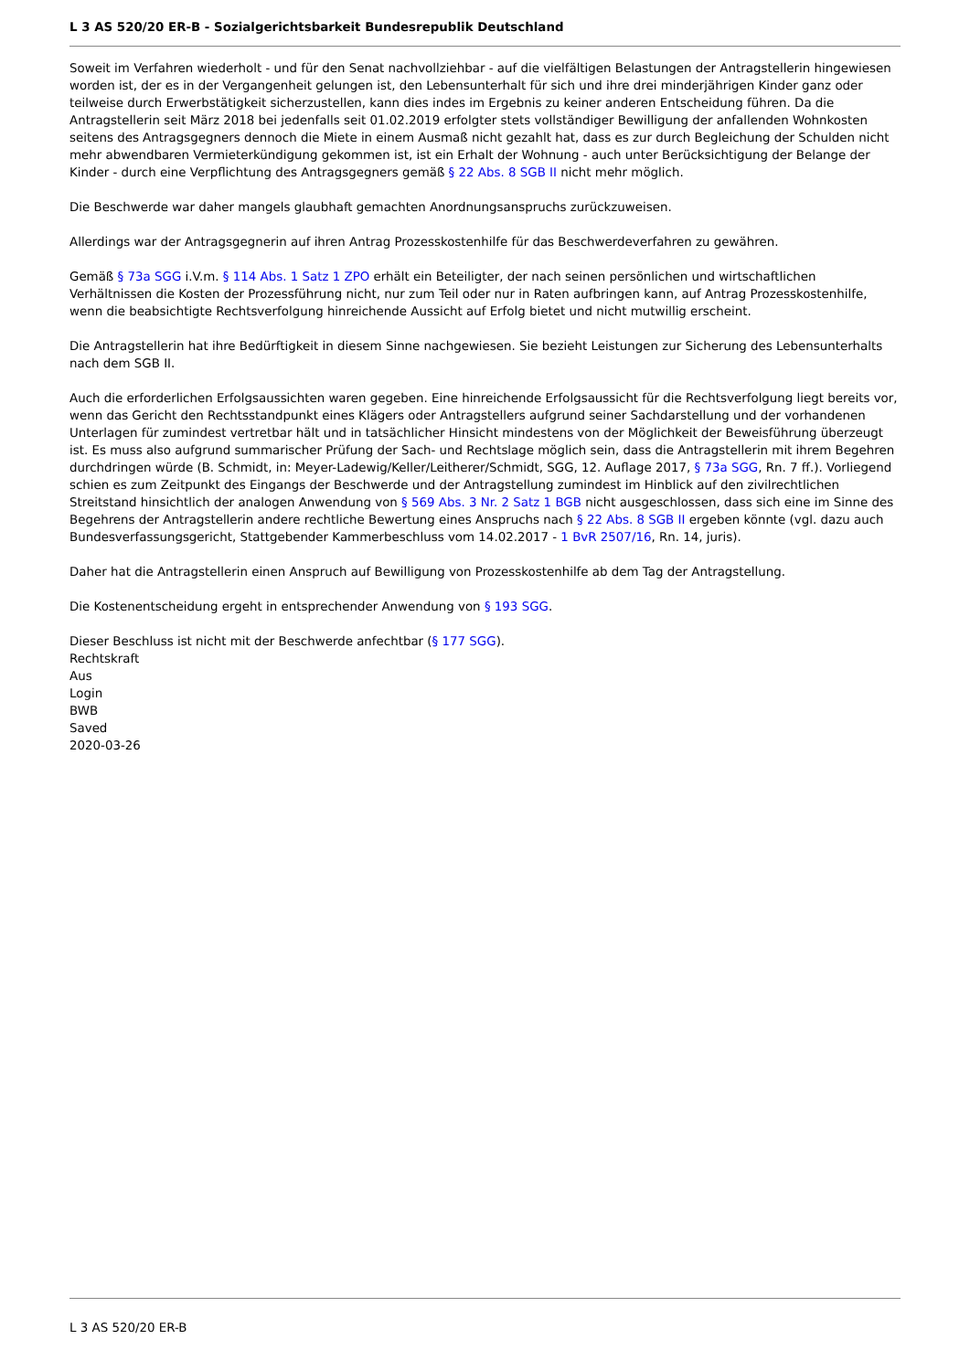L 3 AS 520/20 ER-B - Sozialgerichtsbarkeit Bundesrepublik Deutschland
Soweit im Verfahren wiederholt - und für den Senat nachvollziehbar - auf die vielfältigen Belastungen der Antragstellerin hingewiesen worden ist, der es in der Vergangenheit gelungen ist, den Lebensunterhalt für sich und ihre drei minderjährigen Kinder ganz oder teilweise durch Erwerbstätigkeit sicherzustellen, kann dies indes im Ergebnis zu keiner anderen Entscheidung führen. Da die Antragstellerin seit März 2018 bei jedenfalls seit 01.02.2019 erfolgter stets vollständiger Bewilligung der anfallenden Wohnkosten seitens des Antragsgegners dennoch die Miete in einem Ausmaß nicht gezahlt hat, dass es zur durch Begleichung der Schulden nicht mehr abwendbaren Vermieterkündigung gekommen ist, ist ein Erhalt der Wohnung - auch unter Berücksichtigung der Belange der Kinder - durch eine Verpflichtung des Antragsgegners gemäß § 22 Abs. 8 SGB II nicht mehr möglich.
Die Beschwerde war daher mangels glaubhaft gemachten Anordnungsanspruchs zurückzuweisen.
Allerdings war der Antragsgegnerin auf ihren Antrag Prozesskostenhilfe für das Beschwerdeverfahren zu gewähren.
Gemäß § 73a SGG i.V.m. § 114 Abs. 1 Satz 1 ZPO erhält ein Beteiligter, der nach seinen persönlichen und wirtschaftlichen Verhältnissen die Kosten der Prozessführung nicht, nur zum Teil oder nur in Raten aufbringen kann, auf Antrag Prozesskostenhilfe, wenn die beabsichtigte Rechtsverfolgung hinreichende Aussicht auf Erfolg bietet und nicht mutwillig erscheint.
Die Antragstellerin hat ihre Bedürftigkeit in diesem Sinne nachgewiesen. Sie bezieht Leistungen zur Sicherung des Lebensunterhalts nach dem SGB II.
Auch die erforderlichen Erfolgsaussichten waren gegeben. Eine hinreichende Erfolgsaussicht für die Rechtsverfolgung liegt bereits vor, wenn das Gericht den Rechtsstandpunkt eines Klägers oder Antragstellers aufgrund seiner Sachdarstellung und der vorhandenen Unterlagen für zumindest vertretbar hält und in tatsächlicher Hinsicht mindestens von der Möglichkeit der Beweisführung überzeugt ist. Es muss also aufgrund summarischer Prüfung der Sach- und Rechtslage möglich sein, dass die Antragstellerin mit ihrem Begehren durchdringen würde (B. Schmidt, in: Meyer-Ladewig/Keller/Leitherer/Schmidt, SGG, 12. Auflage 2017, § 73a SGG, Rn. 7 ff.). Vorliegend schien es zum Zeitpunkt des Eingangs der Beschwerde und der Antragstellung zumindest im Hinblick auf den zivilrechtlichen Streitstand hinsichtlich der analogen Anwendung von § 569 Abs. 3 Nr. 2 Satz 1 BGB nicht ausgeschlossen, dass sich eine im Sinne des Begehrens der Antragstellerin andere rechtliche Bewertung eines Anspruchs nach § 22 Abs. 8 SGB II ergeben könnte (vgl. dazu auch Bundesverfassungsgericht, Stattgebender Kammerbeschluss vom 14.02.2017 - 1 BvR 2507/16, Rn. 14, juris).
Daher hat die Antragstellerin einen Anspruch auf Bewilligung von Prozesskostenhilfe ab dem Tag der Antragstellung.
Die Kostenentscheidung ergeht in entsprechender Anwendung von § 193 SGG.
Dieser Beschluss ist nicht mit der Beschwerde anfechtbar (§ 177 SGG).
Rechtskraft
Aus
Login
BWB
Saved
2020-03-26
L 3 AS 520/20 ER-B